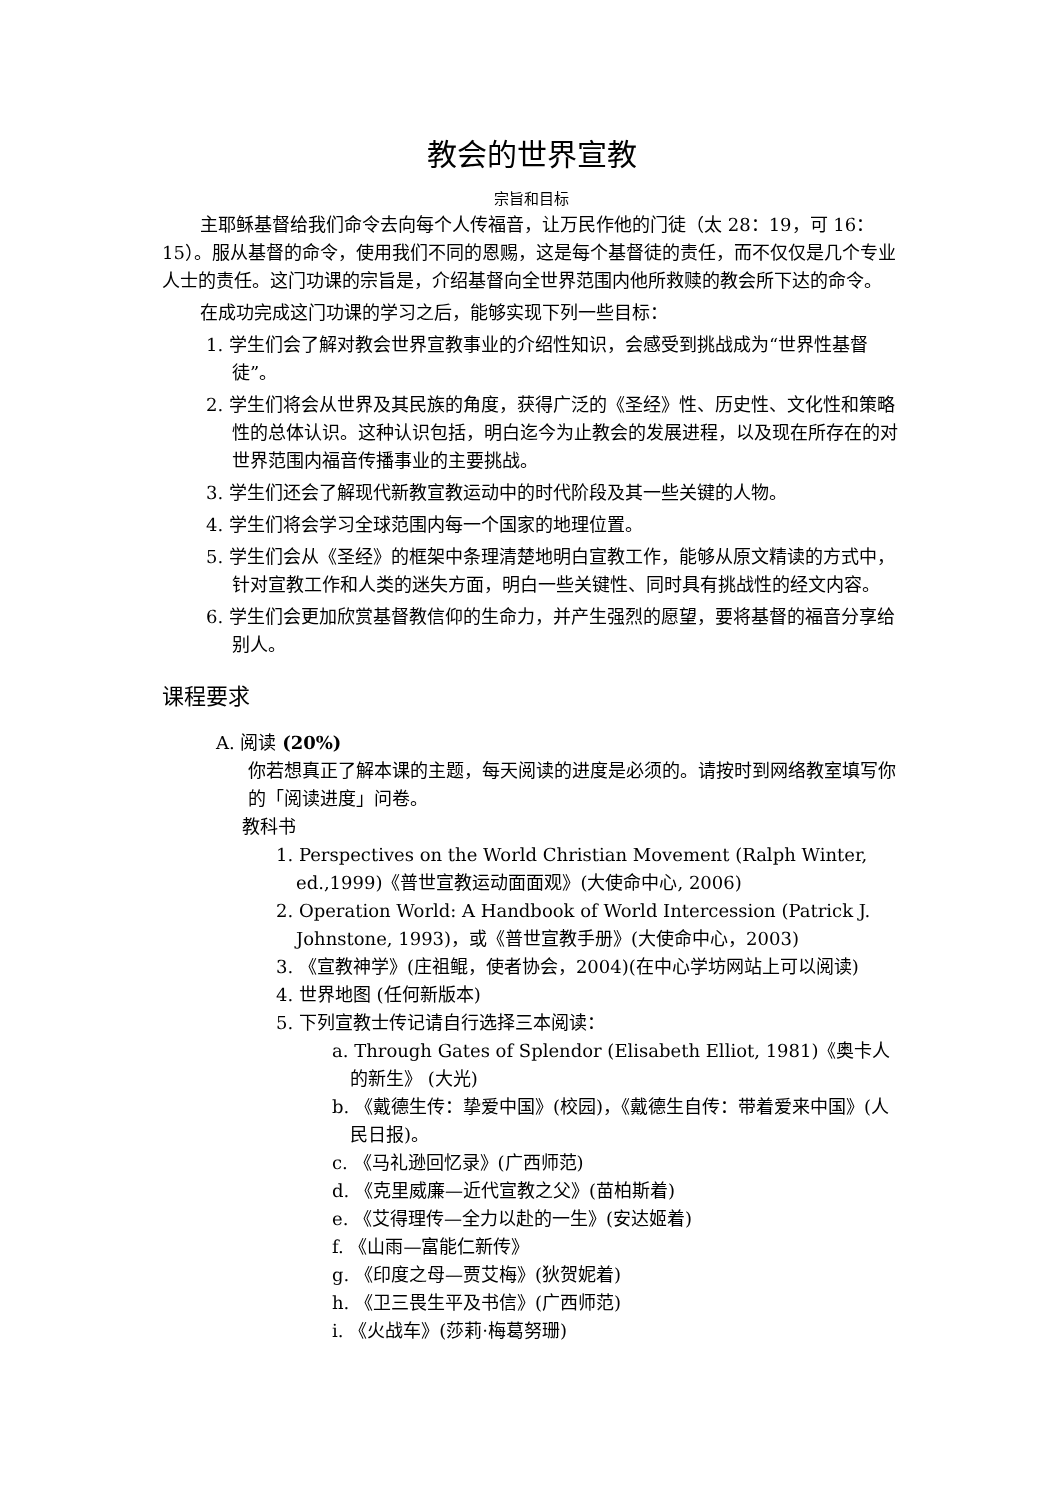教会的世界宣教
宗旨和目标
主耶稣基督给我们命令去向每个人传福音，让万民作他的门徒（太 28：19，可 16：15）。服从基督的命令，使用我们不同的恩赐，这是每个基督徒的责任，而不仅仅是几个专业人士的责任。这门功课的宗旨是，介绍基督向全世界范围内他所救赎的教会所下达的命令。
在成功完成这门功课的学习之后，能够实现下列一些目标：
1. 学生们会了解对教会世界宣教事业的介绍性知识，会感受到挑战成为“世界性基督徒”。
2. 学生们将会从世界及其民族的角度，获得广泛的《圣经》性、历史性、文化性和策略性的总体认识。这种认识包括，明白迄今为止教会的发展进程，以及现在所存在的对世界范围内福音传播事业的主要挑战。
3. 学生们还会了解现代新教宣教运动中的时代阶段及其一些关键的人物。
4. 学生们将会学习全球范围内每一个国家的地理位置。
5. 学生们会从《圣经》的框架中条理清楚地明白宣教工作，能够从原文精读的方式中，针对宣教工作和人类的迷失方面，明白一些关键性、同时具有挑战性的经文内容。
6. 学生们会更加欣赏基督教信仰的生命力，并产生强烈的愿望，要将基督的福音分享给别人。
课程要求
A. 阅读 (20%)
你若想真正了解本课的主题，每天阅读的进度是必须的。请按时到网络教室填写你的「阅读进度」问卷。
教科书
1. Perspectives on the World Christian Movement (Ralph Winter, ed.,1999)《普世宣教运动面面观》(大使命中心, 2006)
2. Operation World: A Handbook of World Intercession (Patrick J. Johnstone, 1993)，或《普世宣教手册》(大使命中心，2003)
3. 《宣教神学》(庄祖鲲，使者协会，2004)(在中心学坊网站上可以阅读)
4. 世界地图 (任何新版本)
5. 下列宣教士传记请自行选择三本阅读：
a. Through Gates of Splendor (Elisabeth Elliot, 1981)《奥卡人的新生》 (大光)
b. 《戴德生传：挚爱中国》(校园)，《戴德生自传：带着爱来中国》(人民日报)。
c. 《马礼逊回忆录》(广西师范)
d. 《克里威廉—近代宣教之父》(苗柏斯着)
e. 《艾得理传—全力以赴的一生》(安达姬着)
f. 《山雨—富能仁新传》
g. 《印度之母—贾艾梅》(狄贺妮着)
h. 《卫三畏生平及书信》(广西师范)
i. 《火战车》(莎莉·梅葛努珊)